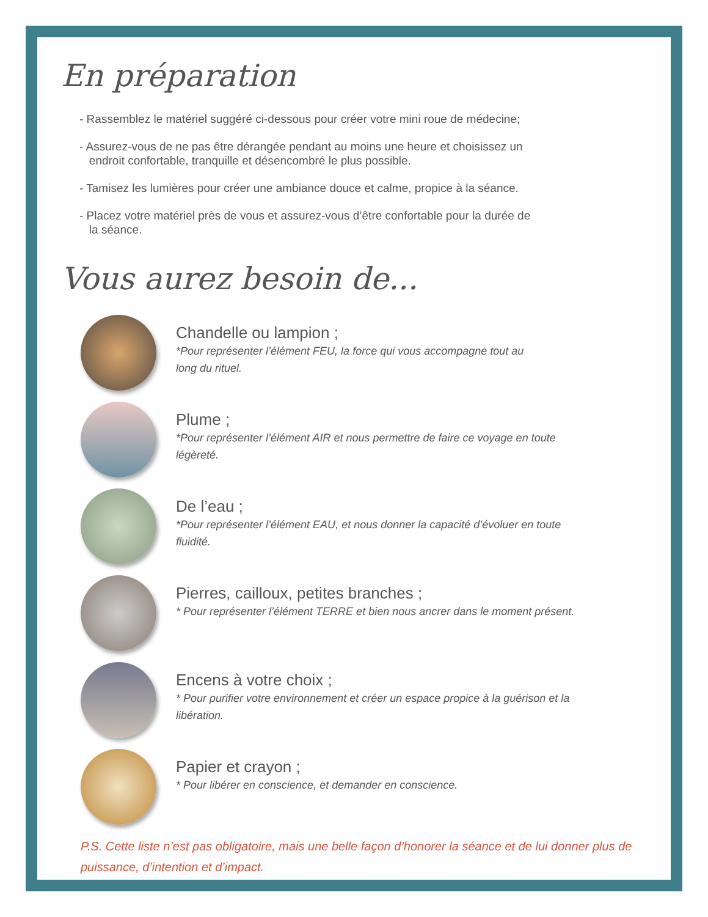En préparation
- Rassemblez le matériel suggéré ci-dessous pour créer votre mini roue de médecine;
- Assurez-vous de ne pas être dérangée pendant au moins une heure et choisissez un
endroit confortable, tranquille et désencombré le plus possible.
- Tamisez les lumières pour créer une ambiance douce et calme, propice à la séance.
- Placez votre matériel près de vous et assurez-vous d’être confortable pour la durée de
la séance.
Vous aurez besoin de...
Chandelle ou lampion ;
*Pour représenter l’élément FEU, la force qui vous accompagne tout au
long du rituel.
Plume ;
*Pour représenter l’élément AIR et nous permettre de faire ce voyage en toute
légèreté.
De l’eau ;
*Pour représenter l’élément EAU, et nous donner la capacité d’évoluer en toute
fluidité.
Pierres, cailloux, petites branches ;
* Pour représenter l’élément TERRE et bien nous ancrer dans le moment présent.
Encens à votre choix ;
* Pour purifier votre environnement et créer un espace propice à la guérison et la
libération.
Papier et crayon ;
* Pour libérer en conscience, et demander en conscience.
P.S. Cette liste n’est pas obligatoire, mais une belle façon d’honorer la séance et de lui donner plus de puissance, d’intention et d’impact.